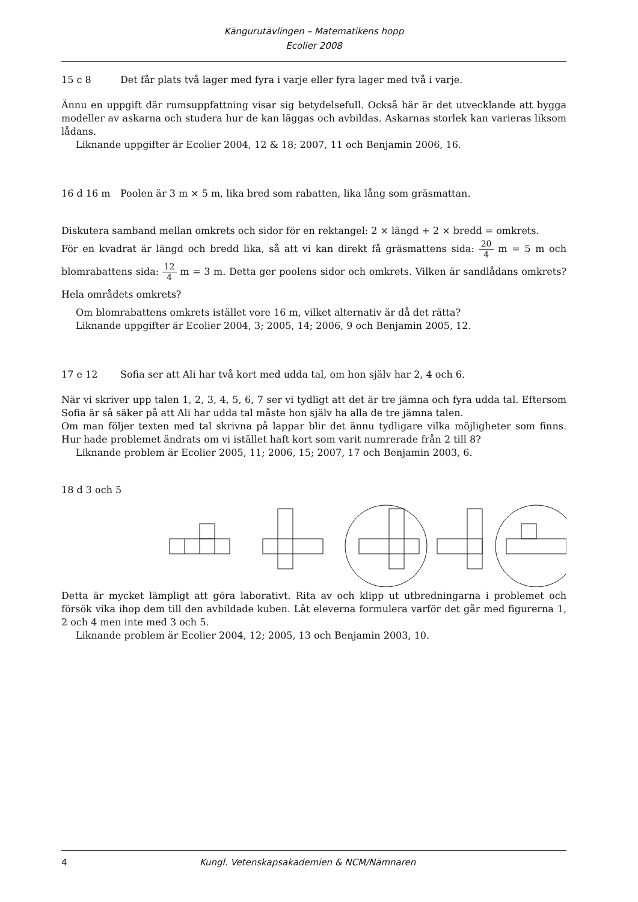Kängurutävlingen – Matematikens hopp
Ecolier 2008
15 c 8 Det får plats två lager med fyra i varje eller fyra lager med två i varje.
Ännu en uppgift där rumsuppfattning visar sig betydelsefull. Också här är det utvecklande att bygga modeller av askarna och studera hur de kan läggas och avbildas. Askarnas storlek kan varieras liksom lådans.
Liknande uppgifter är Ecolier 2004, 12 & 18; 2007, 11 och Benjamin 2006, 16.
16 d 16 m Poolen är 3 m × 5 m, lika bred som rabatten, lika lång som gräsmattan.
Diskutera samband mellan omkrets och sidor för en rektangel: 2 × längd + 2 × bredd = omkrets.
För en kvadrat är längd och bredd lika, så att vi kan direkt få gräsmattens sida: 20 4 m = 5 m och blomrabattens sida: 12 4 m = 3 m. Detta ger poolens sidor och omkrets. Vilken är sandlådans omkrets? Hela områdets omkrets?
Om blomrabattens omkrets istället vore 16 m, vilket alternativ är då det rätta?
Liknande uppgifter är Ecolier 2004, 3; 2005, 14; 2006, 9 och Benjamin 2005, 12.
17 e 12 Sofia ser att Ali har två kort med udda tal, om hon själv har 2, 4 och 6.
När vi skriver upp talen 1, 2, 3, 4, 5, 6, 7 ser vi tydligt att det är tre jämna och fyra udda tal. Eftersom Sofia är så säker på att Ali har udda tal måste hon själv ha alla de tre jämna talen.
Om man följer texten med tal skrivna på lappar blir det ännu tydligare vilka möjligheter som finns. Hur hade problemet ändrats om vi istället haft kort som varit numrerade från 2 till 8?
Liknande problem är Ecolier 2005, 11; 2006, 15; 2007, 17 och Benjamin 2003, 6.
18 d 3 och 5
Detta är mycket lämpligt att göra laborativt. Rita av och klipp ut utbredningarna i problemet och försök vika ihop dem till den avbildade kuben. Låt eleverna formulera varför det går med figurerna 1, 2 och 4 men inte med 3 och 5.
Liknande problem är Ecolier 2004, 12; 2005, 13 och Benjamin 2003, 10.
4 Kungl. Vetenskapsakademien & NCM/Nämnaren